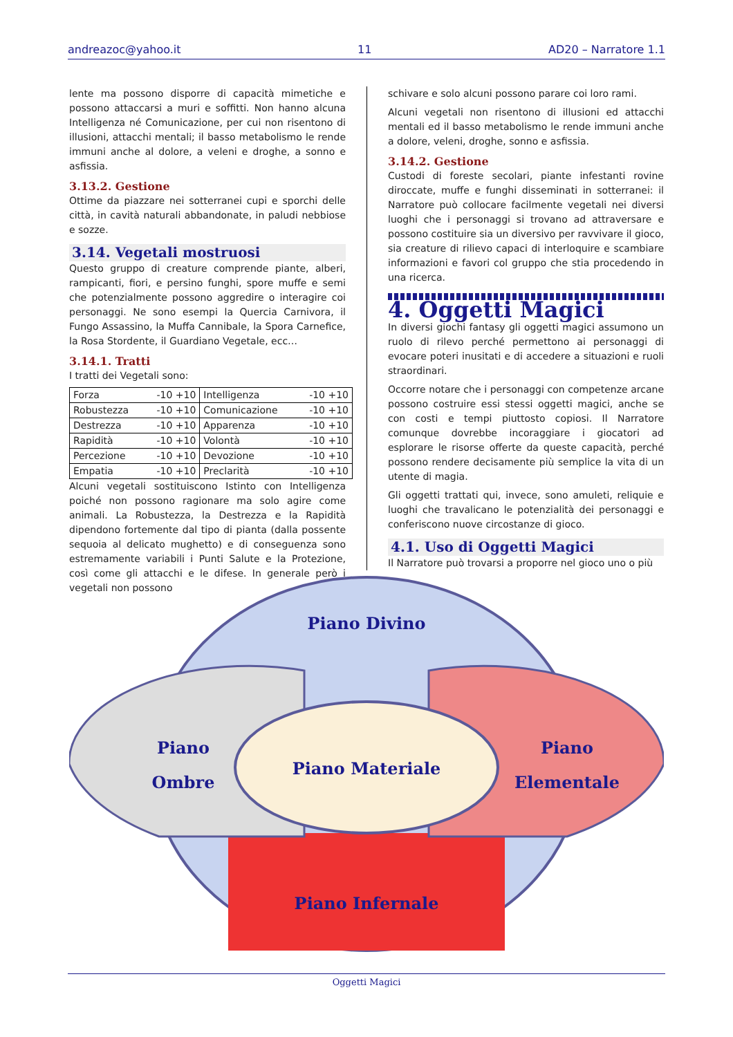andreazoc@yahoo.it 11 AD20 – Narratore 1.1
lente ma possono disporre di capacità mimetiche e possono attaccarsi a muri e soffitti. Non hanno alcuna Intelligenza né Comunicazione, per cui non risentono di illusioni, attacchi mentali; il basso metabolismo le rende immuni anche al dolore, a veleni e droghe, a sonno e asfissia.
3.13.2. Gestione
Ottime da piazzare nei sotterranei cupi e sporchi delle città, in cavità naturali abbandonate, in paludi nebbiose e sozze.
3.14. Vegetali mostruosi
Questo gruppo di creature comprende piante, alberi, rampicanti, fiori, e persino funghi, spore muffe e semi che potenzialmente possono aggredire o interagire coi personaggi. Ne sono esempi la Quercia Carnivora, il Fungo Assassino, la Muffa Cannibale, la Spora Carnefice, la Rosa Stordente, il Guardiano Vegetale, ecc…
3.14.1. Tratti
I tratti dei Vegetali sono:
| Forza | -10 +10 | Intelligenza | -10 +10 |
| Robustezza | -10 +10 | Comunicazione | -10 +10 |
| Destrezza | -10 +10 | Apparenza | -10 +10 |
| Rapidità | -10 +10 | Volontà | -10 +10 |
| Percezione | -10 +10 | Devozione | -10 +10 |
| Empatia | -10 +10 | Preclarità | -10 +10 |
Alcuni vegetali sostituiscono Istinto con Intelligenza poiché non possono ragionare ma solo agire come animali. La Robustezza, la Destrezza e la Rapidità dipendono fortemente dal tipo di pianta (dalla possente sequoia al delicato mughetto) e di conseguenza sono estremamente variabili i Punti Salute e la Protezione, così come gli attacchi e le difese. In generale però i vegetali non possono
schivare e solo alcuni possono parare coi loro rami.
Alcuni vegetali non risentono di illusioni ed attacchi mentali ed il basso metabolismo le rende immuni anche a dolore, veleni, droghe, sonno e asfissia.
3.14.2. Gestione
Custodi di foreste secolari, piante infestanti rovine diroccate, muffe e funghi disseminati in sotterranei: il Narratore può collocare facilmente vegetali nei diversi luoghi che i personaggi si trovano ad attraversare e possono costituire sia un diversivo per ravvivare il gioco, sia creature di rilievo capaci di interloquire e scambiare informazioni e favori col gruppo che stia procedendo in una ricerca.
4. Oggetti Magici
In diversi giochi fantasy gli oggetti magici assumono un ruolo di rilevo perché permettono ai personaggi di evocare poteri inusitati e di accedere a situazioni e ruoli straordinari.
Occorre notare che i personaggi con competenze arcane possono costruire essi stessi oggetti magici, anche se con costi e tempi piuttosto copiosi. Il Narratore comunque dovrebbe incoraggiare i giocatori ad esplorare le risorse offerte da queste capacità, perché possono rendere decisamente più semplice la vita di un utente di magia.
Gli oggetti trattati qui, invece, sono amuleti, reliquie e luoghi che travalicano le potenzialità dei personaggi e conferiscono nuove circostanze di gioco.
4.1. Uso di Oggetti Magici
Il Narratore può trovarsi a proporre nel gioco uno o più
Piano Divino
Piano
Ombre
Piano Materiale
Piano
Elementale
Piano Infernale
Oggetti Magici